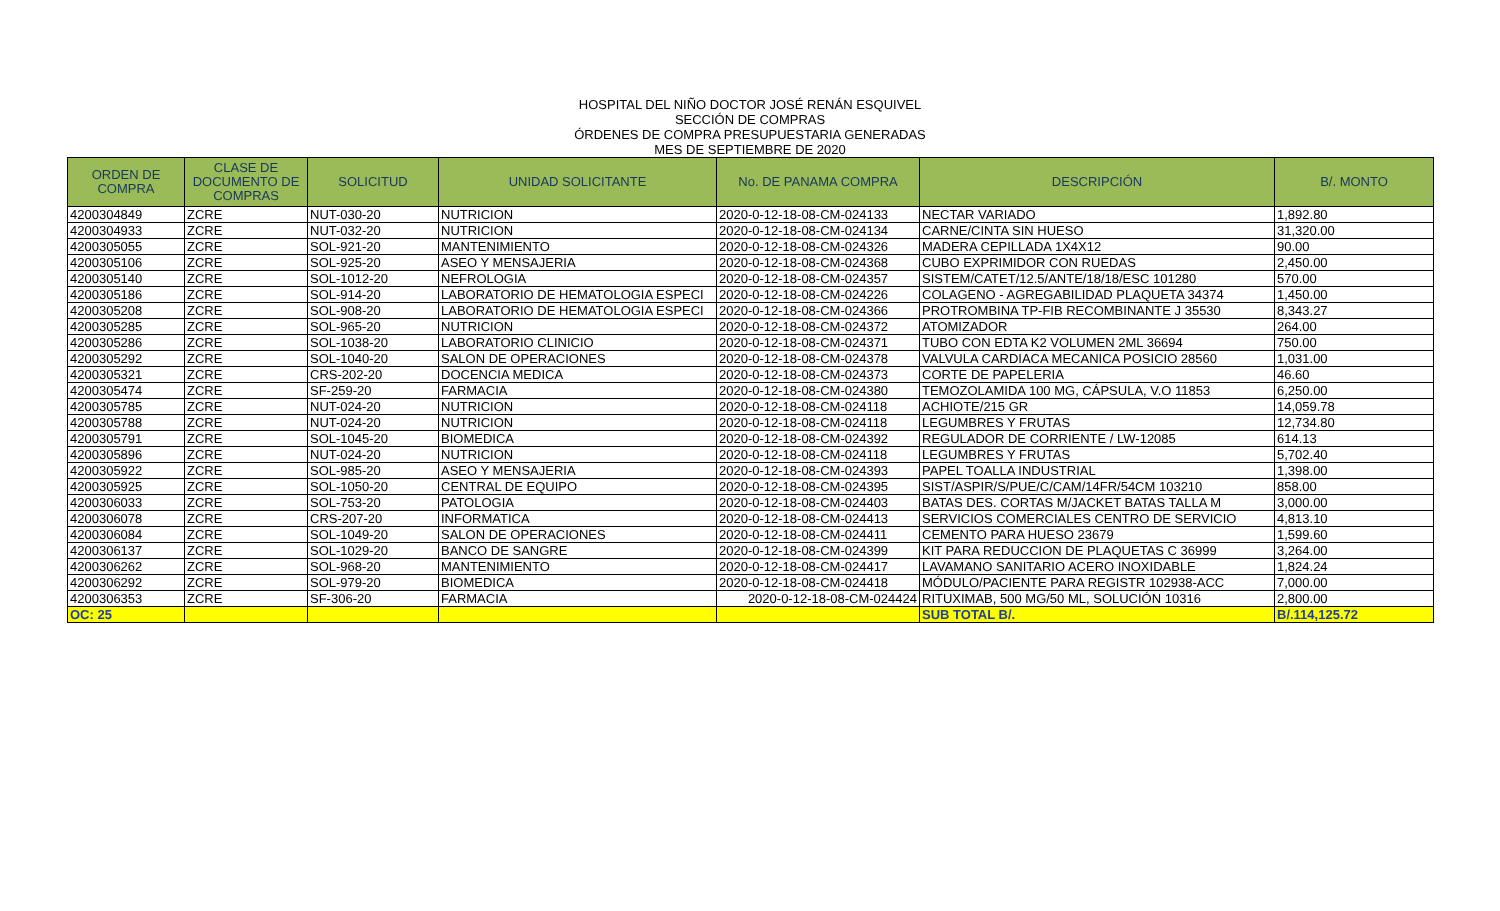HOSPITAL DEL NIÑO DOCTOR JOSÉ RENÁN ESQUIVEL
SECCIÓN DE COMPRAS
ÓRDENES DE COMPRA PRESUPUESTARIA GENERADAS
MES DE SEPTIEMBRE DE 2020
| ORDEN DE COMPRA | CLASE DE DOCUMENTO DE COMPRAS | SOLICITUD | UNIDAD SOLICITANTE | No. DE PANAMA COMPRA | DESCRIPCIÓN | B/. MONTO |
| --- | --- | --- | --- | --- | --- | --- |
| 4200304849 | ZCRE | NUT-030-20 | NUTRICION | 2020-0-12-18-08-CM-024133 | NECTAR VARIADO | 1,892.80 |
| 4200304933 | ZCRE | NUT-032-20 | NUTRICION | 2020-0-12-18-08-CM-024134 | CARNE/CINTA SIN HUESO | 31,320.00 |
| 4200305055 | ZCRE | SOL-921-20 | MANTENIMIENTO | 2020-0-12-18-08-CM-024326 | MADERA CEPILLADA 1X4X12 | 90.00 |
| 4200305106 | ZCRE | SOL-925-20 | ASEO Y MENSAJERIA | 2020-0-12-18-08-CM-024368 | CUBO EXPRIMIDOR CON RUEDAS | 2,450.00 |
| 4200305140 | ZCRE | SOL-1012-20 | NEFROLOGIA | 2020-0-12-18-08-CM-024357 | SISTEM/CATET/12.5/ANTE/18/18/ESC 101280 | 570.00 |
| 4200305186 | ZCRE | SOL-914-20 | LABORATORIO DE HEMATOLOGIA ESPECI | 2020-0-12-18-08-CM-024226 | COLAGENO - AGREGABILIDAD PLAQUETA 34374 | 1,450.00 |
| 4200305208 | ZCRE | SOL-908-20 | LABORATORIO DE HEMATOLOGIA ESPECI | 2020-0-12-18-08-CM-024366 | PROTROMBINA TP-FIB RECOMBINANTE J 35530 | 8,343.27 |
| 4200305285 | ZCRE | SOL-965-20 | NUTRICION | 2020-0-12-18-08-CM-024372 | ATOMIZADOR | 264.00 |
| 4200305286 | ZCRE | SOL-1038-20 | LABORATORIO CLINICIO | 2020-0-12-18-08-CM-024371 | TUBO CON EDTA K2 VOLUMEN 2ML 36694 | 750.00 |
| 4200305292 | ZCRE | SOL-1040-20 | SALON DE OPERACIONES | 2020-0-12-18-08-CM-024378 | VALVULA CARDIACA MECANICA POSICIO 28560 | 1,031.00 |
| 4200305321 | ZCRE | CRS-202-20 | DOCENCIA MEDICA | 2020-0-12-18-08-CM-024373 | CORTE DE PAPELERIA | 46.60 |
| 4200305474 | ZCRE | SF-259-20 | FARMACIA | 2020-0-12-18-08-CM-024380 | TEMOZOLAMIDA 100 MG, CÁPSULA, V.O 11853 | 6,250.00 |
| 4200305785 | ZCRE | NUT-024-20 | NUTRICION | 2020-0-12-18-08-CM-024118 | ACHIOTE/215 GR | 14,059.78 |
| 4200305788 | ZCRE | NUT-024-20 | NUTRICION | 2020-0-12-18-08-CM-024118 | LEGUMBRES Y FRUTAS | 12,734.80 |
| 4200305791 | ZCRE | SOL-1045-20 | BIOMEDICA | 2020-0-12-18-08-CM-024392 | REGULADOR DE CORRIENTE / LW-12085 | 614.13 |
| 4200305896 | ZCRE | NUT-024-20 | NUTRICION | 2020-0-12-18-08-CM-024118 | LEGUMBRES Y FRUTAS | 5,702.40 |
| 4200305922 | ZCRE | SOL-985-20 | ASEO Y MENSAJERIA | 2020-0-12-18-08-CM-024393 | PAPEL TOALLA INDUSTRIAL | 1,398.00 |
| 4200305925 | ZCRE | SOL-1050-20 | CENTRAL DE EQUIPO | 2020-0-12-18-08-CM-024395 | SIST/ASPIR/S/PUE/C/CAM/14FR/54CM 103210 | 858.00 |
| 4200306033 | ZCRE | SOL-753-20 | PATOLOGIA | 2020-0-12-18-08-CM-024403 | BATAS DES. CORTAS M/JACKET BATAS TALLA M | 3,000.00 |
| 4200306078 | ZCRE | CRS-207-20 | INFORMATICA | 2020-0-12-18-08-CM-024413 | SERVICIOS COMERCIALES CENTRO DE SERVICIO | 4,813.10 |
| 4200306084 | ZCRE | SOL-1049-20 | SALON DE OPERACIONES | 2020-0-12-18-08-CM-024411 | CEMENTO PARA HUESO 23679 | 1,599.60 |
| 4200306137 | ZCRE | SOL-1029-20 | BANCO DE SANGRE | 2020-0-12-18-08-CM-024399 | KIT PARA REDUCCION DE PLAQUETAS C 36999 | 3,264.00 |
| 4200306262 | ZCRE | SOL-968-20 | MANTENIMIENTO | 2020-0-12-18-08-CM-024417 | LAVAMANO SANITARIO ACERO INOXIDABLE | 1,824.24 |
| 4200306292 | ZCRE | SOL-979-20 | BIOMEDICA | 2020-0-12-18-08-CM-024418 | MÓDULO/PACIENTE PARA REGISTR 102938-ACC | 7,000.00 |
| 4200306353 | ZCRE | SF-306-20 | FARMACIA | 2020-0-12-18-08-CM-024424 | RITUXIMAB, 500 MG/50 ML, SOLUCIÓN 10316 | 2,800.00 |
| OC: 25 | | | | | SUB TOTAL B/. | B/.114,125.72 |